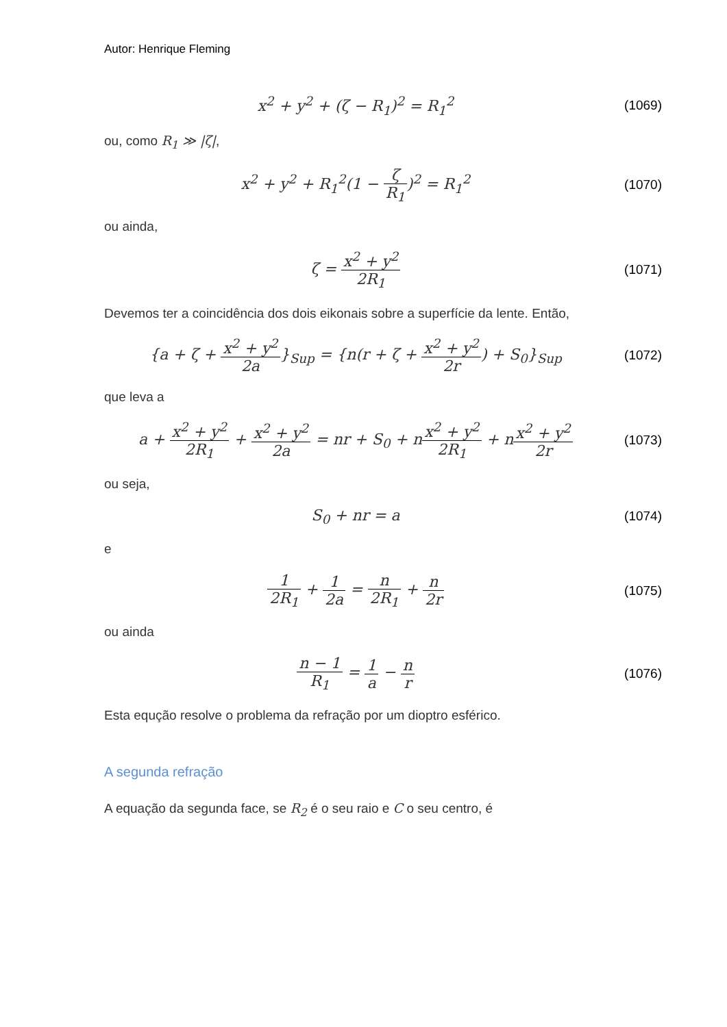Autor: Henrique Fleming
x<sup>2</sup> + y<sup>2</sup> + (ζ − R<sub>1</sub>)<sup>2</sup> = R<sub>1</sub><sup>2</sup>
(1069)
ou, como R<sub>1</sub> ≫ |ζ|,
x<sup>2</sup> + y<sup>2</sup> + R<sub>1</sub><sup>2</sup>(1 − ζ R<sub>1</sub>)<sup>2</sup> = R<sub>1</sub><sup>2</sup>
(1070)
ou ainda,
ζ = x<sup>2</sup> + y<sup>2</sup> 2R<sub>1</sub>
(1071)
Devemos ter a coincidência dos dois eikonais sobre a superfície da lente. Então,
{a + ζ + x<sup>2</sup> + y<sup>2</sup> 2a}<sub>Sup</sub> = {n(r + ζ + x<sup>2</sup> + y<sup>2</sup> 2r) + S<sub>0</sub>}<sub>Sup</sub>
(1072)
que leva a
a + x<sup>2</sup> + y<sup>2</sup> 2R<sub>1</sub> + x<sup>2</sup> + y<sup>2</sup> 2a = nr + S<sub>0</sub> + nx<sup>2</sup> + y<sup>2</sup> 2R<sub>1</sub> + nx<sup>2</sup> + y<sup>2</sup> 2r
(1073)
ou seja,
S<sub>0</sub> + nr = a
(1074)
e
1 2R<sub>1</sub> + 1 2a = n 2R<sub>1</sub> + n 2r
(1075)
ou ainda
n − 1 R<sub>1</sub> = 1 a − n r
(1076)
Esta equção resolve o problema da refração por um dioptro esférico.
A segunda refração
A equação da segunda face, se R<sub>2</sub> é o seu raio e C o seu centro, é